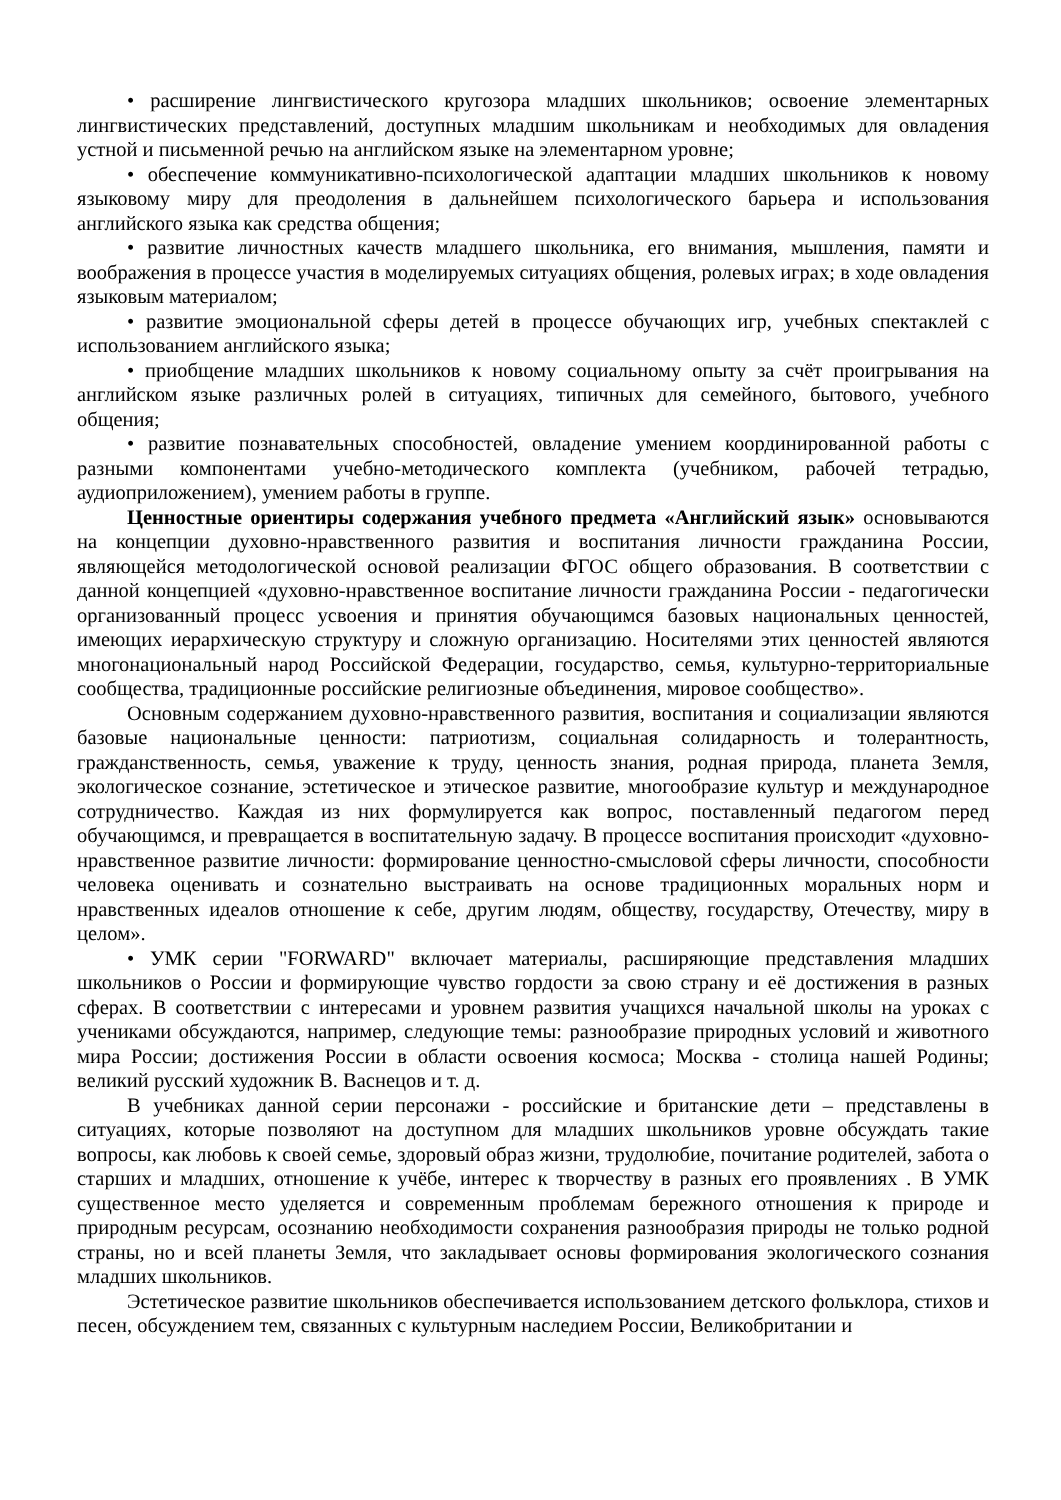• расширение лингвистического кругозора младших школьников; освоение элементарных лингвистических представлений, доступных младшим школьникам и необходимых для овладения устной и письменной речью на английском языке на элементарном уровне;
• обеспечение коммуникативно-психологической адаптации младших школьников к новому языковому миру для преодоления в дальнейшем психологического барьера и использования английского языка как средства общения;
• развитие личностных качеств младшего школьника, его внимания, мышления, памяти и воображения в процессе участия в моделируемых ситуациях общения, ролевых играх; в ходе овладения языковым материалом;
• развитие эмоциональной сферы детей в процессе обучающих игр, учебных спектаклей с использованием английского языка;
• приобщение младших школьников к новому социальному опыту за счёт проигрывания на английском языке различных ролей в ситуациях, типичных для семейного, бытового, учебного общения;
• развитие познавательных способностей, овладение умением координированной работы с разными компонентами учебно-методического комплекта (учебником, рабочей тетрадью, аудиоприложением), умением работы в группе.
Ценностные ориентиры содержания учебного предмета «Английский язык» основываются на концепции духовно-нравственного развития и воспитания личности гражданина России, являющейся методологической основой реализации ФГОС общего образования. В соответствии с данной концепцией «духовно-нравственное воспитание личности гражданина России - педагогически организованный процесс усвоения и принятия обучающимся базовых национальных ценностей, имеющих иерархическую структуру и сложную организацию. Носителями этих ценностей являются многонациональный народ Российской Федерации, государство, семья, культурно-территориальные сообщества, традиционные российские религиозные объединения, мировое сообщество».
Основным содержанием духовно-нравственного развития, воспитания и социализации являются базовые национальные ценности: патриотизм, социальная солидарность и толерантность, гражданственность, семья, уважение к труду, ценность знания, родная природа, планета Земля, экологическое сознание, эстетическое и этическое развитие, многообразие культур и международное сотрудничество. Каждая из них формулируется как вопрос, поставленный педагогом перед обучающимся, и превращается в воспитательную задачу. В процессе воспитания происходит «духовно-нравственное развитие личности: формирование ценностно-смысловой сферы личности, способности человека оценивать и сознательно выстраивать на основе традиционных моральных норм и нравственных идеалов отношение к себе, другим людям, обществу, государству, Отечеству, миру в целом».
• УМК серии "FORWARD" включает материалы, расширяющие представления младших школьников о России и формирующие чувство гордости за свою страну и её достижения в разных сферах. В соответствии с интересами и уровнем развития учащихся начальной школы на уроках с учениками обсуждаются, например, следующие темы: разнообразие природных условий и животного мира России; достижения России в области освоения космоса; Москва - столица нашей Родины; великий русский художник В. Васнецов и т. д.
В учебниках данной серии персонажи - российские и британские дети – представлены в ситуациях, которые позволяют на доступном для младших школьников уровне обсуждать такие вопросы, как любовь к своей семье, здоровый образ жизни, трудолюбие, почитание родителей, забота о старших и младших, отношение к учёбе, интерес к творчеству в разных его проявлениях . В УМК существенное место уделяется и современным проблемам бережного отношения к природе и природным ресурсам, осознанию необходимости сохранения разнообразия природы не только родной страны, но и всей планеты Земля, что закладывает основы формирования экологического сознания младших школьников.
Эстетическое развитие школьников обеспечивается использованием детского фольклора, стихов и песен, обсуждением тем, связанных с культурным наследием России, Великобритании и